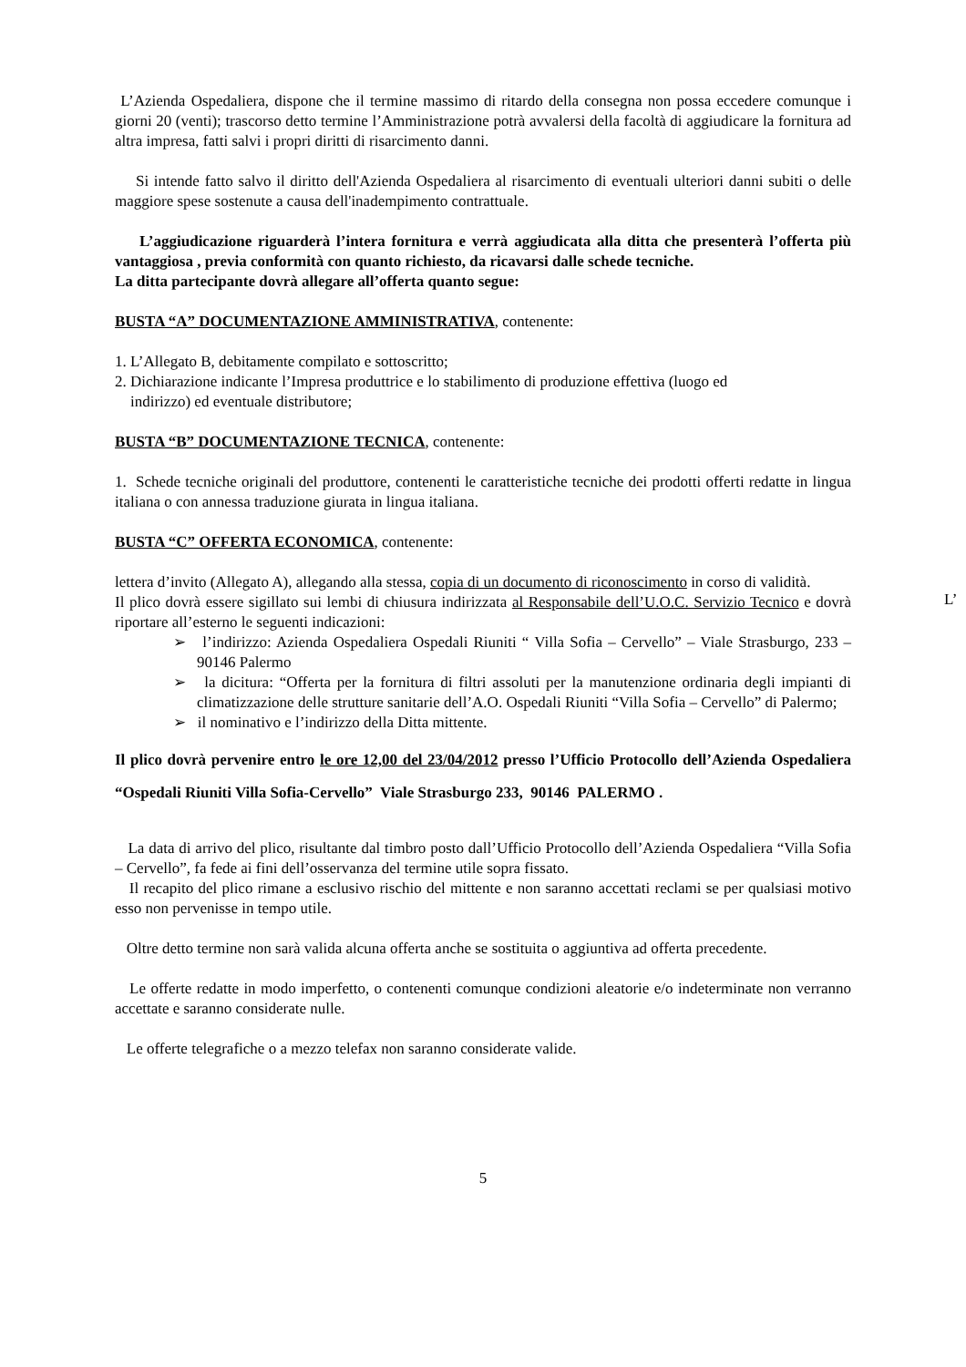L’Azienda Ospedaliera, dispone che il termine massimo di ritardo della consegna non possa eccedere comunque i giorni 20 (venti); trascorso detto termine l’Amministrazione potrà avvalersi della facoltà di aggiudicare la fornitura ad altra impresa, fatti salvi i propri diritti di risarcimento danni.
Si intende fatto salvo il diritto dell'Azienda Ospedaliera al risarcimento di eventuali ulteriori danni subiti o delle maggiore spese sostenute a causa dell'inadempimento contrattuale.
L’aggiudicazione riguarderà l’intera fornitura e verrà aggiudicata alla ditta che presenterà l’offerta più vantaggiosa , previa conformità con quanto richiesto, da ricavarsi dalle schede tecniche.
La ditta partecipante dovrà allegare all’offerta quanto segue:
BUSTA “A” DOCUMENTAZIONE AMMINISTRATIVA, contenente:
1. L’Allegato B, debitamente compilato e sottoscritto;
2. Dichiarazione indicante l’Impresa produttrice e lo stabilimento di produzione effettiva (luogo ed
indirizzo) ed eventuale distributore;
BUSTA “B” DOCUMENTAZIONE TECNICA, contenente:
1. Schede tecniche originali del produttore, contenenti le caratteristiche tecniche dei prodotti offerti redatte in lingua italiana o con annessa traduzione giurata in lingua italiana.
BUSTA “C” OFFERTA ECONOMICA, contenente:
lettera d’invito (Allegato A), allegando alla stessa, copia di un documento di riconoscimento in corso di validità.
Il plico dovrà essere sigillato sui lembi di chiusura indirizzata al Responsabile dell’U.O.C. Servizio Tecnico e dovrà riportare all’esterno le seguenti indicazioni:
➢ l’indirizzo: Azienda Ospedaliera Ospedali Riuniti “ Villa Sofia – Cervello” – Viale Strasburgo, 233 – 90146 Palermo
➢ la dicitura: “Offerta per la fornitura di filtri assoluti per la manutenzione ordinaria degli impianti di climatizzazione delle strutture sanitarie dell’A.O. Ospedali Riuniti “Villa Sofia – Cervello” di Palermo;
➢ il nominativo e l’indirizzo della Ditta mittente.
Il plico dovrà pervenire entro le ore 12,00 del 23/04/2012 presso l’Ufficio Protocollo dell’Azienda Ospedaliera “Ospedali Riuniti Villa Sofia-Cervello” Viale Strasburgo 233, 90146 PALERMO .
La data di arrivo del plico, risultante dal timbro posto dall’Ufficio Protocollo dell’Azienda Ospedaliera “Villa Sofia – Cervello”, fa fede ai fini dell’osservanza del termine utile sopra fissato.
Il recapito del plico rimane a esclusivo rischio del mittente e non saranno accettati reclami se per qualsiasi motivo esso non pervenisse in tempo utile.
Oltre detto termine non sarà valida alcuna offerta anche se sostituita o aggiuntiva ad offerta precedente.
Le offerte redatte in modo imperfetto, o contenenti comunque condizioni aleatorie e/o indeterminate non verranno accettate e saranno considerate nulle.
Le offerte telegrafiche o a mezzo telefax non saranno considerate valide.
5
L’